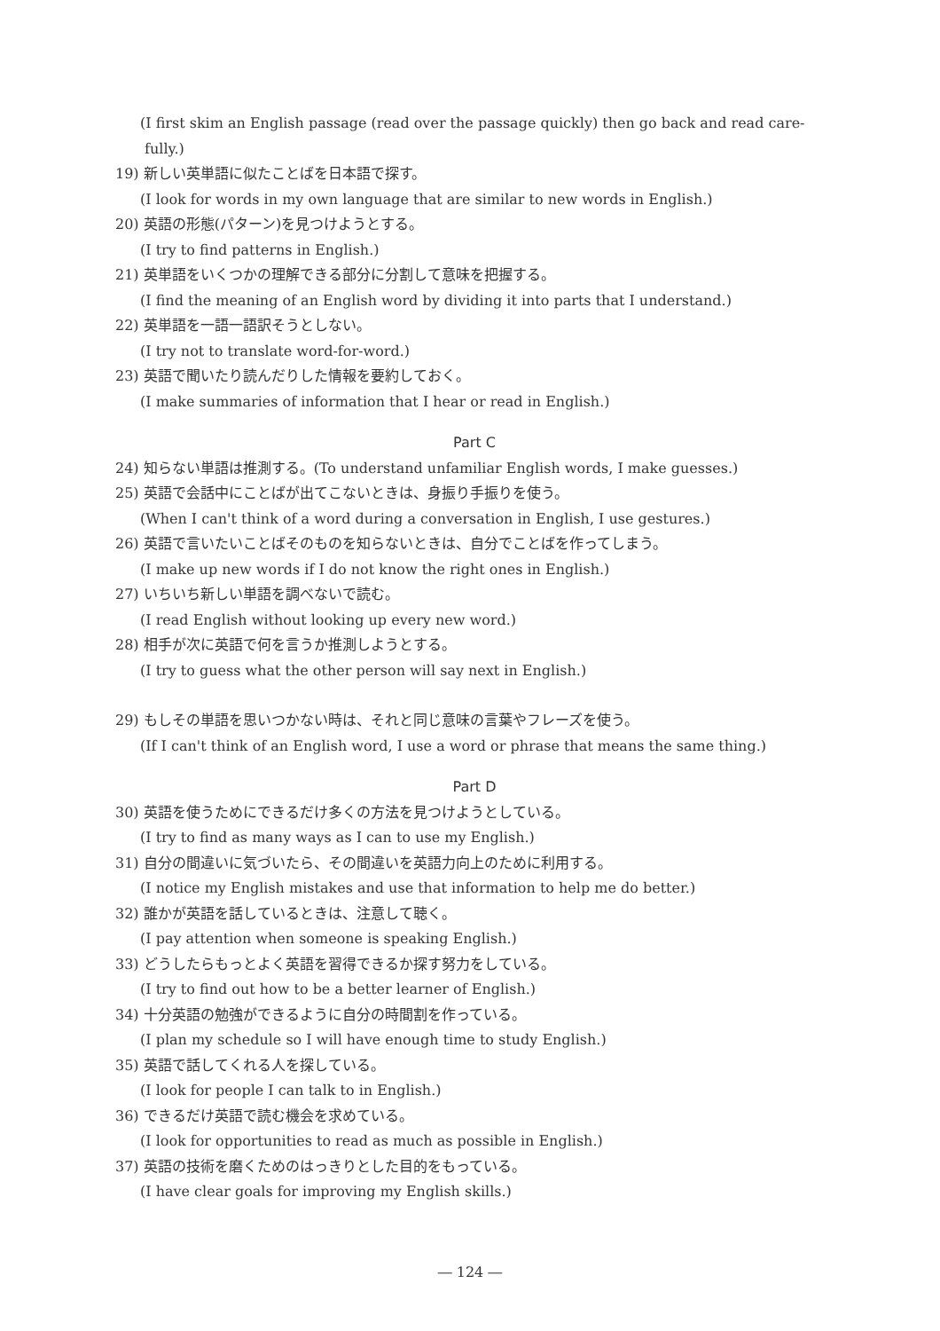(I first skim an English passage (read over the passage quickly) then go back and read care-
fully.)
19) 新しい英単語に似たことばを日本語で探す。
(I look for words in my own language that are similar to new words in English.)
20) 英語の形態(パターン)を見つけようとする。
(I try to find patterns in English.)
21) 英単語をいくつかの理解できる部分に分割して意味を把握する。
(I find the meaning of an English word by dividing it into parts that I understand.)
22) 英単語を一語一語訳そうとしない。
(I try not to translate word-for-word.)
23) 英語で聞いたり読んだりした情報を要約しておく。
(I make summaries of information that I hear or read in English.)
Part C
24) 知らない単語は推測する。(To understand unfamiliar English words, I make guesses.)
25) 英語で会話中にことばが出てこないときは、身振り手振りを使う。
(When I can't think of a word during a conversation in English, I use gestures.)
26) 英語で言いたいことばそのものを知らないときは、自分でことばを作ってしまう。
(I make up new words if I do not know the right ones in English.)
27) いちいち新しい単語を調べないで読む。
(I read English without looking up every new word.)
28) 相手が次に英語で何を言うか推測しようとする。
(I try to guess what the other person will say next in English.)
29) もしその単語を思いつかない時は、それと同じ意味の言葉やフレーズを使う。
(If I can't think of an English word, I use a word or phrase that means the same thing.)
Part D
30) 英語を使うためにできるだけ多くの方法を見つけようとしている。
(I try to find as many ways as I can to use my English.)
31) 自分の間違いに気づいたら、その間違いを英語力向上のために利用する。
(I notice my English mistakes and use that information to help me do better.)
32) 誰かが英語を話しているときは、注意して聴く。
(I pay attention when someone is speaking English.)
33) どうしたらもっとよく英語を習得できるか探す努力をしている。
(I try to find out how to be a better learner of English.)
34) 十分英語の勉強ができるように自分の時間割を作っている。
(I plan my schedule so I will have enough time to study English.)
35) 英語で話してくれる人を探している。
(I look for people I can talk to in English.)
36) できるだけ英語で読む機会を求めている。
(I look for opportunities to read as much as possible in English.)
37) 英語の技術を磨くためのはっきりとした目的をもっている。
(I have clear goals for improving my English skills.)
― 124 ―